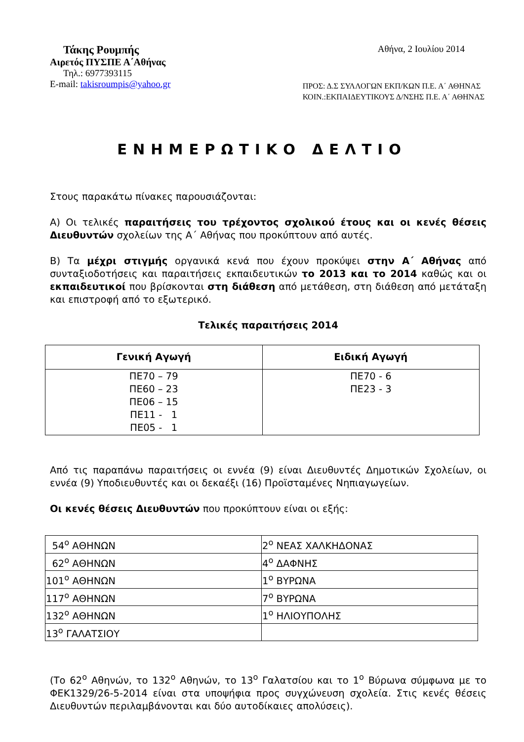Τάκης Ρουμπής
Αθήνα, 2 Ιουλίου 2014
Αιρετός ΠΥΣΠΕ Α΄Αθήνας
Τηλ.: 6977393115
E-mail: takisroumpis@yahoo.gr
ΠΡΟΣ: Δ.Σ ΣΥΛΛΟΓΩΝ ΕΚΠ/ΚΩΝ Π.Ε. Α΄ ΑΘΗΝΑΣ
ΚΟΙΝ.:ΕΚΠΑΙΔΕΥΤΙΚΟΥΣ Δ/ΝΣΗΣ Π.Ε. Α΄ ΑΘΗΝΑΣ
ΕΝΗΜΕΡΩΤΙΚΟ ΔΕΛΤΙΟ
Στους παρακάτω πίνακες παρουσιάζονται:
Α) Οι τελικές παραιτήσεις του τρέχοντος σχολικού έτους και οι κενές θέσεις Διευθυντών σχολείων της Α΄ Αθήνας που προκύπτουν από αυτές.
Β) Τα μέχρι στιγμής οργανικά κενά που έχουν προκύψει στην Α΄ Αθήνας από συνταξιοδοτήσεις και παραιτήσεις εκπαιδευτικών το 2013 και το 2014 καθώς και οι εκπαιδευτικοί που βρίσκονται στη διάθεση από μετάθεση, στη διάθεση από μετάταξη και επιστροφή από το εξωτερικό.
Τελικές παραιτήσεις 2014
| Γενική Αγωγή | Ειδική Αγωγή |
| --- | --- |
| ΠΕ70 – 79 ΠΕ60 – 23 ΠΕ06 – 15 ΠΕ11 - 1 ΠΕ05 - 1 | ΠΕ70 - 6 ΠΕ23 - 3 |
Από τις παραπάνω παραιτήσεις οι εννέα (9) είναι Διευθυντές Δημοτικών Σχολείων, οι εννέα (9) Υποδιευθυντές και οι δεκαέξι (16) Προϊσταμένες Νηπιαγωγείων.
Οι κενές θέσεις Διευθυντών που προκύπτουν είναι οι εξής:
| 54<sup>ο</sup> ΑΘΗΝΩΝ | 2<sup>ο</sup> ΝΕΑΣ ΧΑΛΚΗΔΟΝΑΣ |
| 62<sup>ο</sup> ΑΘΗΝΩΝ | 4<sup>ο</sup> ΔΑΦΝΗΣ |
| 101<sup>ο</sup> ΑΘΗΝΩΝ | 1<sup>ο</sup> ΒΥΡΩΝΑ |
| 117<sup>ο</sup> ΑΘΗΝΩΝ | 7<sup>ο</sup> ΒΥΡΩΝΑ |
| 132<sup>ο</sup> ΑΘΗΝΩΝ | 1<sup>ο</sup> ΗΛΙΟΥΠΟΛΗΣ |
| 13<sup>ο</sup> ΓΑΛΑΤΣΙΟΥ | |
(Το 62<sup>ο</sup> Αθηνών, το 132<sup>ο</sup> Αθηνών, το 13<sup>ο</sup> Γαλατσίου και το 1<sup>ο</sup> Βύρωνα σύμφωνα με το ΦΕΚ1329/26-5-2014 είναι στα υποψήφια προς συγχώνευση σχολεία. Στις κενές θέσεις Διευθυντών περιλαμβάνονται και δύο αυτοδίκαιες απολύσεις).